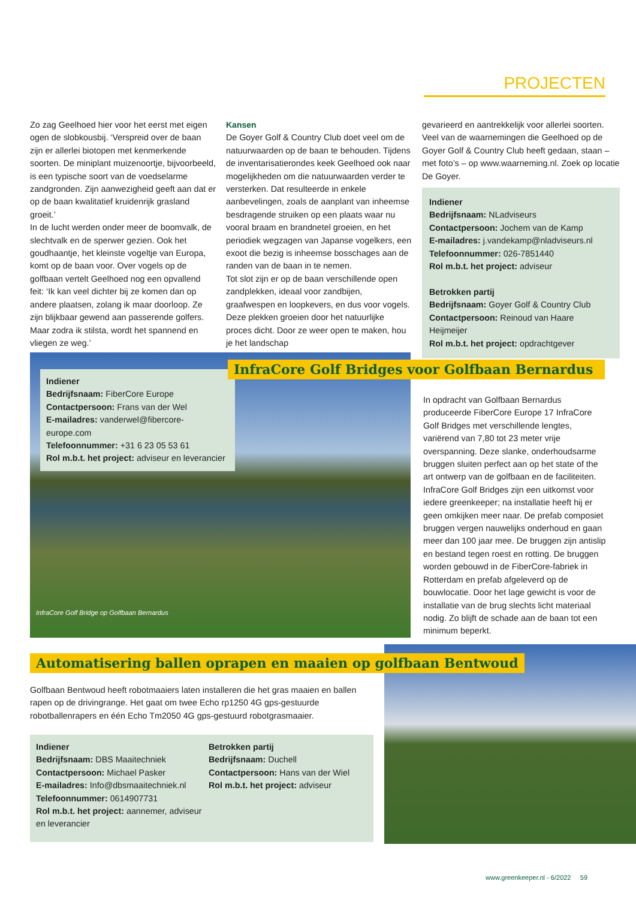PROJECTEN
Zo zag Geelhoed hier voor het eerst met eigen ogen de slobkousbij. ‘Verspreid over de baan zijn er allerlei biotopen met kenmerkende soorten. De miniplant muizenoortje, bijvoorbeeld, is een typische soort van de voedselarme zandgronden. Zijn aanwezigheid geeft aan dat er op de baan kwalitatief kruidenrijk grasland groeit.’
In de lucht werden onder meer de boomvalk, de slechtvalk en de sperwer gezien. Ook het goudhaantje, het kleinste vogeltje van Europa, komt op de baan voor. Over vogels op de golfbaan vertelt Geelhoed nog een opvallend feit: ‘Ik kan veel dichter bij ze komen dan op andere plaatsen, zolang ik maar doorloop. Ze zijn blijkbaar gewend aan passerende golfers. Maar zodra ik stilsta, wordt het spannend en vliegen ze weg.’
Kansen
De Goyer Golf & Country Club doet veel om de natuurwaarden op de baan te behouden. Tijdens de inventarisatierondes keek Geelhoed ook naar mogelijkheden om die natuurwaarden verder te versterken. Dat resulteerde in enkele aanbevelingen, zoals de aanplant van inheemse besdragende struiken op een plaats waar nu vooral braam en brandnetel groeien, en het periodiek wegzagen van Japanse vogelkers, een exoot die bezig is inheemse bosschages aan de randen van de baan in te nemen.
Tot slot zijn er op de baan verschillende open zandplekken, ideaal voor zandbijen, graafwespen en loopkevers, en dus voor vogels. Deze plekken groeien door het natuurlijke proces dicht. Door ze weer open te maken, hou je het landschap
gevarieerd en aantrekkelijk voor allerlei soorten. Veel van de waarnemingen die Geelhoed op de Goyer Golf & Country Club heeft gedaan, staan – met foto’s – op www.waarneming.nl. Zoek op locatie De Goyer.
Indiener
Bedrijfsnaam: NLadviseurs
Contactpersoon: Jochem van de Kamp
E-mailadres: j.vandekamp@nladviseurs.nl
Telefoonnummer: 026-7851440
Rol m.b.t. het project: adviseur
Betrokken partij
Bedrijfsnaam: Goyer Golf & Country Club
Contactpersoon: Reinoud van Haare Heijmeijer
Rol m.b.t. het project: opdrachtgever
Indiener
Bedrijfsnaam: FiberCore Europe
Contactpersoon: Frans van der Wel
E-mailadres: vanderwel@fibercore-europe.com
Telefoonnummer: +31 6 23 05 53 61
Rol m.b.t. het project: adviseur en leverancier
InfraCore Golf Bridges voor Golfbaan Bernardus
InfraCore Golf Bridge op Golfbaan Bernardus
In opdracht van Golfbaan Bernardus produceerde FiberCore Europe 17 InfraCore Golf Bridges met verschillende lengtes, variërend van 7,80 tot 23 meter vrije overspanning. Deze slanke, onderhoudsarme bruggen sluiten perfect aan op het state of the art ontwerp van de golfbaan en de faciliteiten. InfraCore Golf Bridges zijn een uitkomst voor iedere greenkeeper; na installatie heeft hij er geen omkijken meer naar. De prefab composiet bruggen vergen nauwelijks onderhoud en gaan meer dan 100 jaar mee. De bruggen zijn antislip en bestand tegen roest en rotting. De bruggen worden gebouwd in de FiberCore-fabriek in Rotterdam en prefab afgeleverd op de bouwlocatie. Door het lage gewicht is voor de installatie van de brug slechts licht materiaal nodig. Zo blijft de schade aan de baan tot een minimum beperkt.
Automatisering ballen oprapen en maaien op golfbaan Bentwoud
Golfbaan Bentwoud heeft robotmaaiers laten installeren die het gras maaien en ballen rapen op de drivingrange. Het gaat om twee Echo rp1250 4G gps-gestuurde robotballenrapers en één Echo Tm2050 4G gps-gestuurd robotgrasmaaier.
Indiener
Bedrijfsnaam: DBS Maaitechniek
Contactpersoon: Michael Pasker
E-mailadres: Info@dbsmaaitechniek.nl
Telefoonnummer: 0614907731
Rol m.b.t. het project: aannemer, adviseur en leverancier
Betrokken partij
Bedrijfsnaam: Duchell
Contactpersoon: Hans van der Wiel
Rol m.b.t. het project: adviseur
www.greenkeeper.nl - 6/2022 59